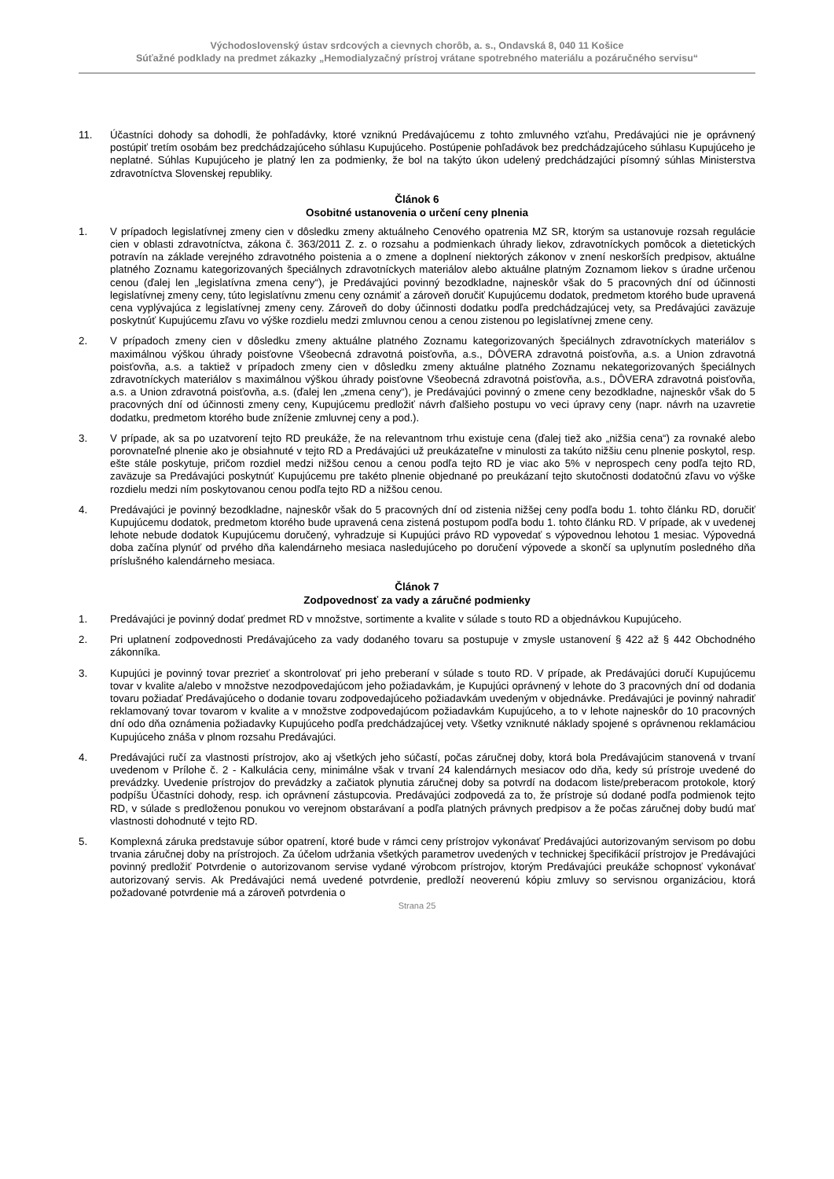Východoslovenský ústav srdcových a cievnych chorôb, a. s., Ondavská 8, 040 11 Košice
Súťažné podklady na predmet zákazky „Hemodialyzačný prístroj vrátane spotrebného materiálu a pozáručného servisu“
11. Účastníci dohody sa dohodli, že pohľadávky, ktoré vzniknú Predávajúcemu z tohto zmluvného vzťahu, Predávajúci nie je oprávnený postúpiť tretím osobám bez predchádzajúceho súhlasu Kupujúceho. Postúpenie pohľadávok bez predchádzajúceho súhlasu Kupujúceho je neplatné. Súhlas Kupujúceho je platný len za podmienky, že bol na takýto úkon udelený predchádzajúci písomný súhlas Ministerstva zdravotníctva Slovenskej republiky.
Článok 6
Osobitné ustanovenia o určení ceny plnenia
1. V prípadoch legislatívnej zmeny cien v dôsledku zmeny aktuálneho Cenového opatrenia MZ SR, ktorým sa ustanovuje rozsah regulácie cien v oblasti zdravotníctva, zákona č. 363/2011 Z. z. o rozsahu a podmienkach úhrady liekov, zdravotníckych pomôcok a dietetických potravín na základe verejného zdravotného poistenia a o zmene a doplnení niektorých zákonov v znení neskorších predpisov, aktuálne platného Zoznamu kategorizovaných špeciálnych zdravotníckych materiálov alebo aktuálne platným Zoznamom liekov s úradne určenou cenou (ďalej len „legislatívna zmena ceny“), je Predávajúci povinný bezodkladne, najneskôr však do 5 pracovných dní od účinnosti legislatívnej zmeny ceny, túto legislatívnu zmenu ceny oznámiť a zároveň doručiť Kupujúcemu dodatok, predmetom ktorého bude upravená cena vyplývajúca z legislatívnej zmeny ceny. Zároveň do doby účinnosti dodatku podľa predchádzajúcej vety, sa Predávajúci zaväzuje poskytnúť Kupujúcemu zľavu vo výške rozdielu medzi zmluvnou cenou a cenou zistenou po legislatívnej zmene ceny.
2. V prípadoch zmeny cien v dôsledku zmeny aktuálne platného Zoznamu kategorizovaných špeciálnych zdravotníckych materiálov s maximálnou výškou úhrady poisťovne Všeobecná zdravotná poisťovňa, a.s., DÔVERA zdravotná poisťovňa, a.s. a Union zdravotná poisťovňa, a.s. a taktiež v prípadoch zmeny cien v dôsledku zmeny aktuálne platného Zoznamu nekategorizovaných špeciálnych zdravotníckych materiálov s maximálnou výškou úhrady poisťovne Všeobecná zdravotná poisťovňa, a.s., DÔVERA zdravotná poisťovňa, a.s. a Union zdravotná poisťovňa, a.s. (ďalej len „zmena ceny“), je Predávajúci povinný o zmene ceny bezodkladne, najneskôr však do 5 pracovných dní od účinnosti zmeny ceny, Kupujúcemu predložiť návrh ďalšieho postupu vo veci úpravy ceny (napr. návrh na uzavretie dodatku, predmetom ktorého bude zníženie zmluvnej ceny a pod.).
3. V prípade, ak sa po uzatvorení tejto RD preukáže, že na relevantnom trhu existuje cena (ďalej tiež ako „nižšia cena“) za rovnaké alebo porovnateľné plnenie ako je obsiahnuté v tejto RD a Predávajúci už preukázateľne v minulosti za takúto nižšiu cenu plnenie poskytol, resp. ešte stále poskytuje, pričom rozdiel medzi nižšou cenou a cenou podľa tejto RD je viac ako 5% v neprospech ceny podľa tejto RD, zaväzuje sa Predávajúci poskytnúť Kupujúcemu pre takéto plnenie objednané po preukázaní tejto skutočnosti dodatočnú zľavu vo výške rozdielu medzi ním poskytovanou cenou podľa tejto RD a nižšou cenou.
4. Predávajúci je povinný bezodkladne, najneskôr však do 5 pracovných dní od zistenia nižšej ceny podľa bodu 1. tohto článku RD, doručiť Kupujúcemu dodatok, predmetom ktorého bude upravená cena zistená postupom podľa bodu 1. tohto článku RD. V prípade, ak v uvedenej lehote nebude dodatok Kupujúcemu doručený, vyhradzuje si Kupujúci právo RD vypovedať s výpovednou lehotou 1 mesiac. Výpovedná doba začína plynúť od prvého dňa kalendárneho mesiaca nasledujúceho po doručení výpovede a skončí sa uplynutím posledného dňa príslušného kalendárneho mesiaca.
Článok 7
Zodpovednosť za vady a záručné podmienky
1. Predávajúci je povinný dodať predmet RD v množstve, sortimente a kvalite v súlade s touto RD a objednávkou Kupujúceho.
2. Pri uplatnení zodpovednosti Predávajúceho za vady dodaného tovaru sa postupuje v zmysle ustanovení § 422 až § 442 Obchodného zákonníka.
3. Kupujúci je povinný tovar prezrieť a skontrolovať pri jeho preberaní v súlade s touto RD. V prípade, ak Predávajúci doručí Kupujúcemu tovar v kvalite a/alebo v množstve nezodpovedajúcom jeho požiadavkám, je Kupujúci oprávnený v lehote do 3 pracovných dní od dodania tovaru požiadať Predávajúceho o dodanie tovaru zodpovedajúceho požiadavkám uvedeným v objednávke. Predávajúci je povinný nahradiť reklamovaný tovar tovarom v kvalite a v množstve zodpovedajúcom požiadavkám Kupujúceho, a to v lehote najneskôr do 10 pracovných dní odo dňa oznámenia požiadavky Kupujúceho podľa predchádzajúcej vety. Všetky vzniknuté náklady spojené s oprávnenou reklamáciou Kupujúceho znáša v plnom rozsahu Predávajúci.
4. Predávajúci ručí za vlastnosti prístrojov, ako aj všetkých jeho súčastí, počas záručnej doby, ktorá bola Predávajúcim stanovená v trvaní uvedenom v Prílohe č. 2 - Kalkulácia ceny, minimálne však v trvaní 24 kalendárnych mesiacov odo dňa, kedy sú prístroje uvedené do prevádzky. Uvedenie prístrojov do prevádzky a začiatok plynutia záručnej doby sa potvrdí na dodacom liste/preberacom protokole, ktorý podpíšu Účastníci dohody, resp. ich oprávnení zástupcovia. Predávajúci zodpovedá za to, že prístroje sú dodané podľa podmienok tejto RD, v súlade s predloženou ponukou vo verejnom obstarávaní a podľa platných právnych predpisov a že počas záručnej doby budú mať vlastnosti dohodnuté v tejto RD.
5. Komplexná záruka predstavuje súbor opatrení, ktoré bude v rámci ceny prístrojov vykonávať Predávajúci autorizovaným servisom po dobu trvania záručnej doby na prístrojoch. Za účelom udržania všetkých parametrov uvedených v technickej špecifikácií prístrojov je Predávajúci povinný predložiť Potvrdenie o autorizovanom servise vydané výrobcom prístrojov, ktorým Predávajúci preukáže schopnosť vykonávať autorizovaný servis. Ak Predávajúci nemá uvedené potvrdenie, predloží neoverenú kópiu zmluvy so servisnou organizáciou, ktorá požadované potvrdenie má a zároveň potvrdenia o
Strana 25